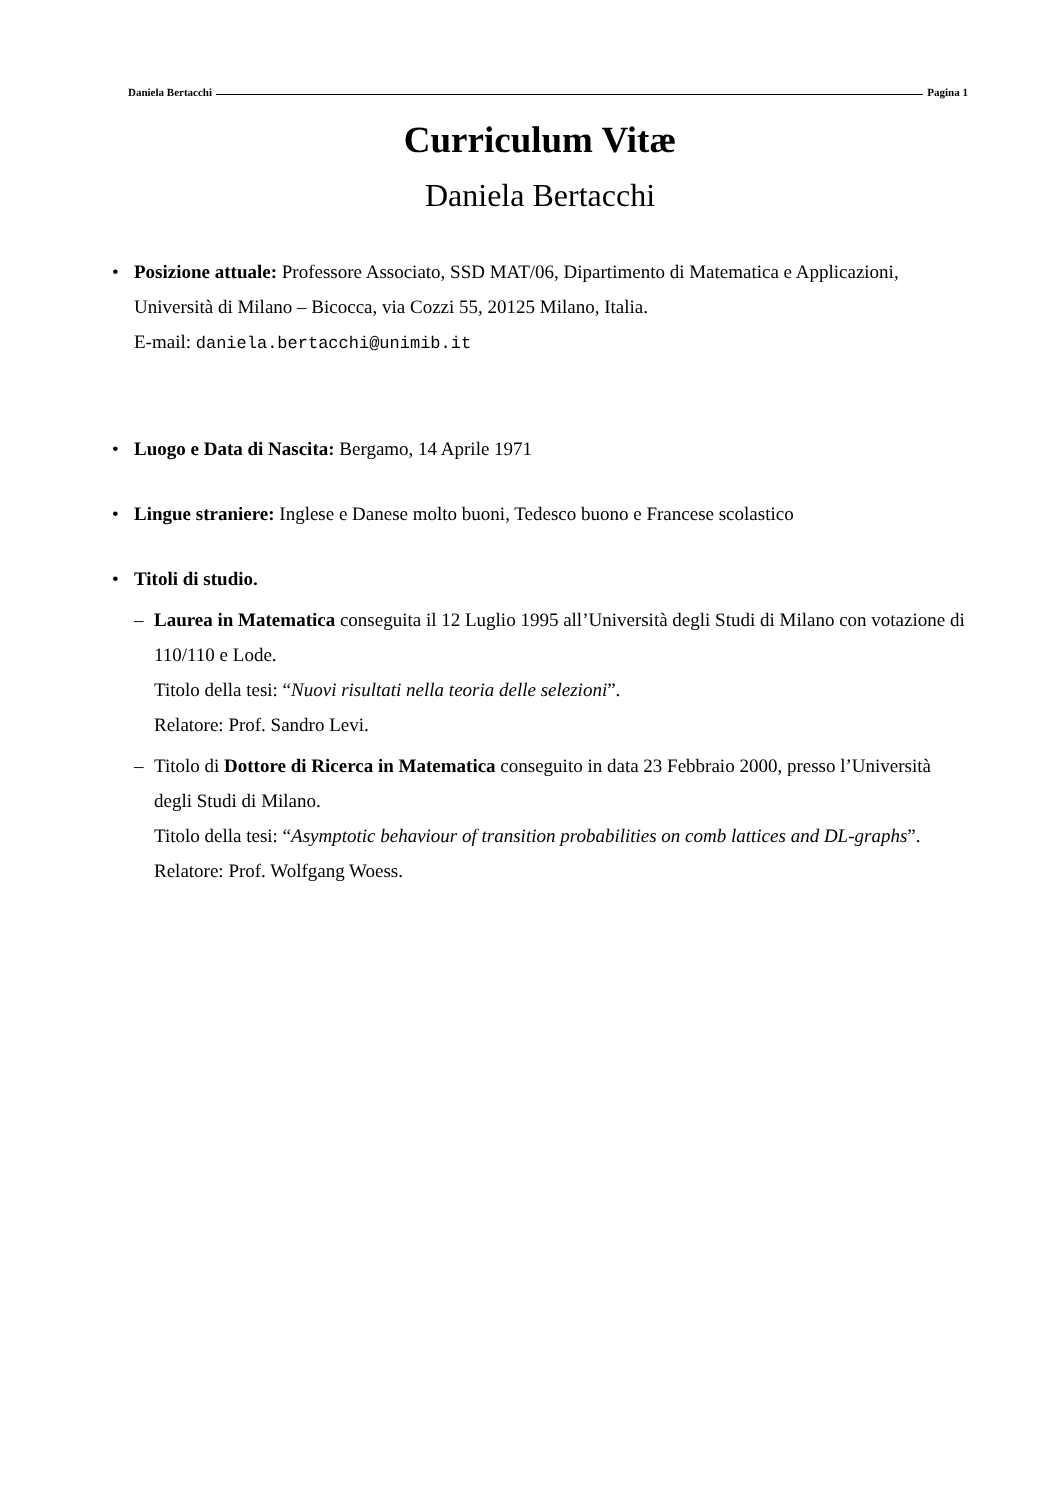Daniela Bertacchi Pagina 1
Curriculum Vitæ
Daniela Bertacchi
• Posizione attuale: Professore Associato, SSD MAT/06, Dipartimento di Matematica e Applicazioni, Università di Milano – Bicocca, via Cozzi 55, 20125 Milano, Italia.
E-mail: daniela.bertacchi@unimib.it
• Luogo e Data di Nascita: Bergamo, 14 Aprile 1971
• Lingue straniere: Inglese e Danese molto buoni, Tedesco buono e Francese scolastico
• Titoli di studio.
– Laurea in Matematica conseguita il 12 Luglio 1995 all’Università degli Studi di Milano con votazione di 110/110 e Lode.
Titolo della tesi: “Nuovi risultati nella teoria delle selezioni”.
Relatore: Prof. Sandro Levi.
– Titolo di Dottore di Ricerca in Matematica conseguito in data 23 Febbraio 2000, presso l’Università degli Studi di Milano.
Titolo della tesi: “Asymptotic behaviour of transition probabilities on comb lattices and DL-graphs”.
Relatore: Prof. Wolfgang Woess.